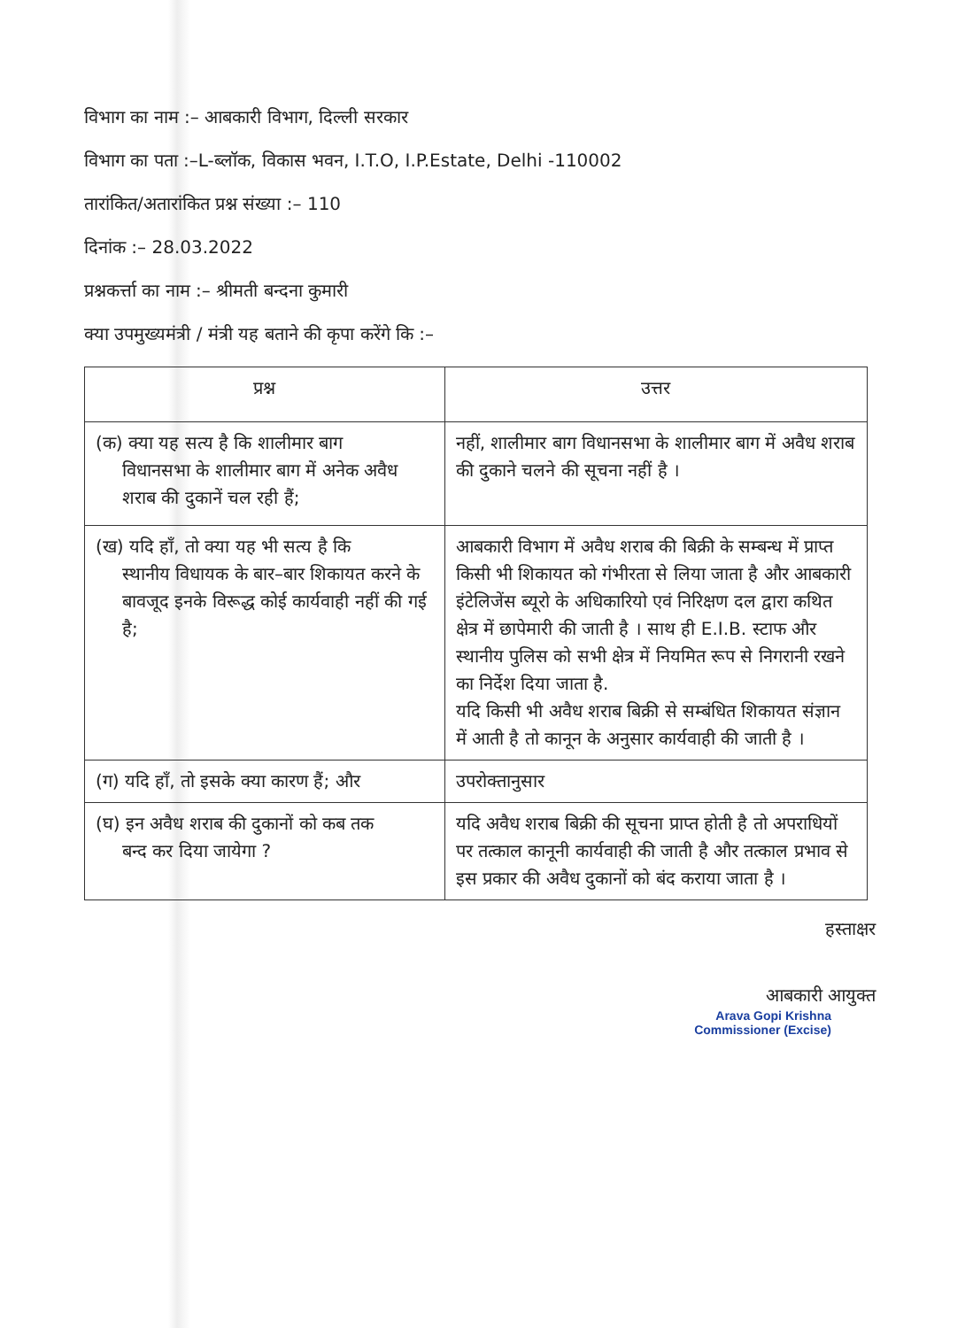विभाग का नाम :– आबकारी विभाग, दिल्ली सरकार
विभाग का पता :–L-ब्लॉक, विकास भवन, I.T.O, I.P.Estate, Delhi -110002
तारांकित/अतारांकित प्रश्न संख्या :– 110
दिनांक :– 28.03.2022
प्रश्नकर्त्ता का नाम :– श्रीमती बन्दना कुमारी
क्या उपमुख्यमंत्री / मंत्री यह बताने की कृपा करेंगे कि :–
| प्रश्न | उत्तर |
| --- | --- |
| (क) क्या यह सत्य है कि शालीमार बाग विधानसभा के शालीमार बाग में अनेक अवैध शराब की दुकानें चल रही हैं; | नहीं, शालीमार बाग विधानसभा के शालीमार बाग में अवैध शराब की दुकाने चलने की सूचना नहीं है । |
| (ख) यदि हाँ, तो क्या यह भी सत्य है कि स्थानीय विधायक के बार–बार शिकायत करने के बावजूद इनके विरूद्ध कोई कार्यवाही नहीं की गई है; | आबकारी विभाग में अवैध शराब की बिक्री के सम्बन्ध में प्राप्त किसी भी शिकायत को गंभीरता से लिया जाता है और आबकारी इंटेलिजेंस ब्यूरो के अधिकारियो एवं निरिक्षण दल द्वारा कथित क्षेत्र में छापेमारी की जाती है । साथ ही E.I.B. स्टाफ और स्थानीय पुलिस को सभी क्षेत्र में नियमित रूप से निगरानी रखने का निर्देश दिया जाता है. यदि किसी भी अवैध शराब बिक्री से सम्बंधित शिकायत संज्ञान में आती है तो कानून के अनुसार कार्यवाही की जाती है । |
| (ग) यदि हाँ, तो इसके क्या कारण हैं; और | उपरोक्तानुसार |
| (घ) इन अवैध शराब की दुकानों को कब तक बन्द कर दिया जायेगा ? | यदि अवैध शराब बिक्री की सूचना प्राप्त होती है तो अपराधियों पर तत्काल कानूनी कार्यवाही की जाती है और तत्काल प्रभाव से इस प्रकार की अवैध दुकानों को बंद कराया जाता है । |
हस्ताक्षर
आबकारी आयुक्त
Arava Gopi Krishna
Commissioner (Excise)